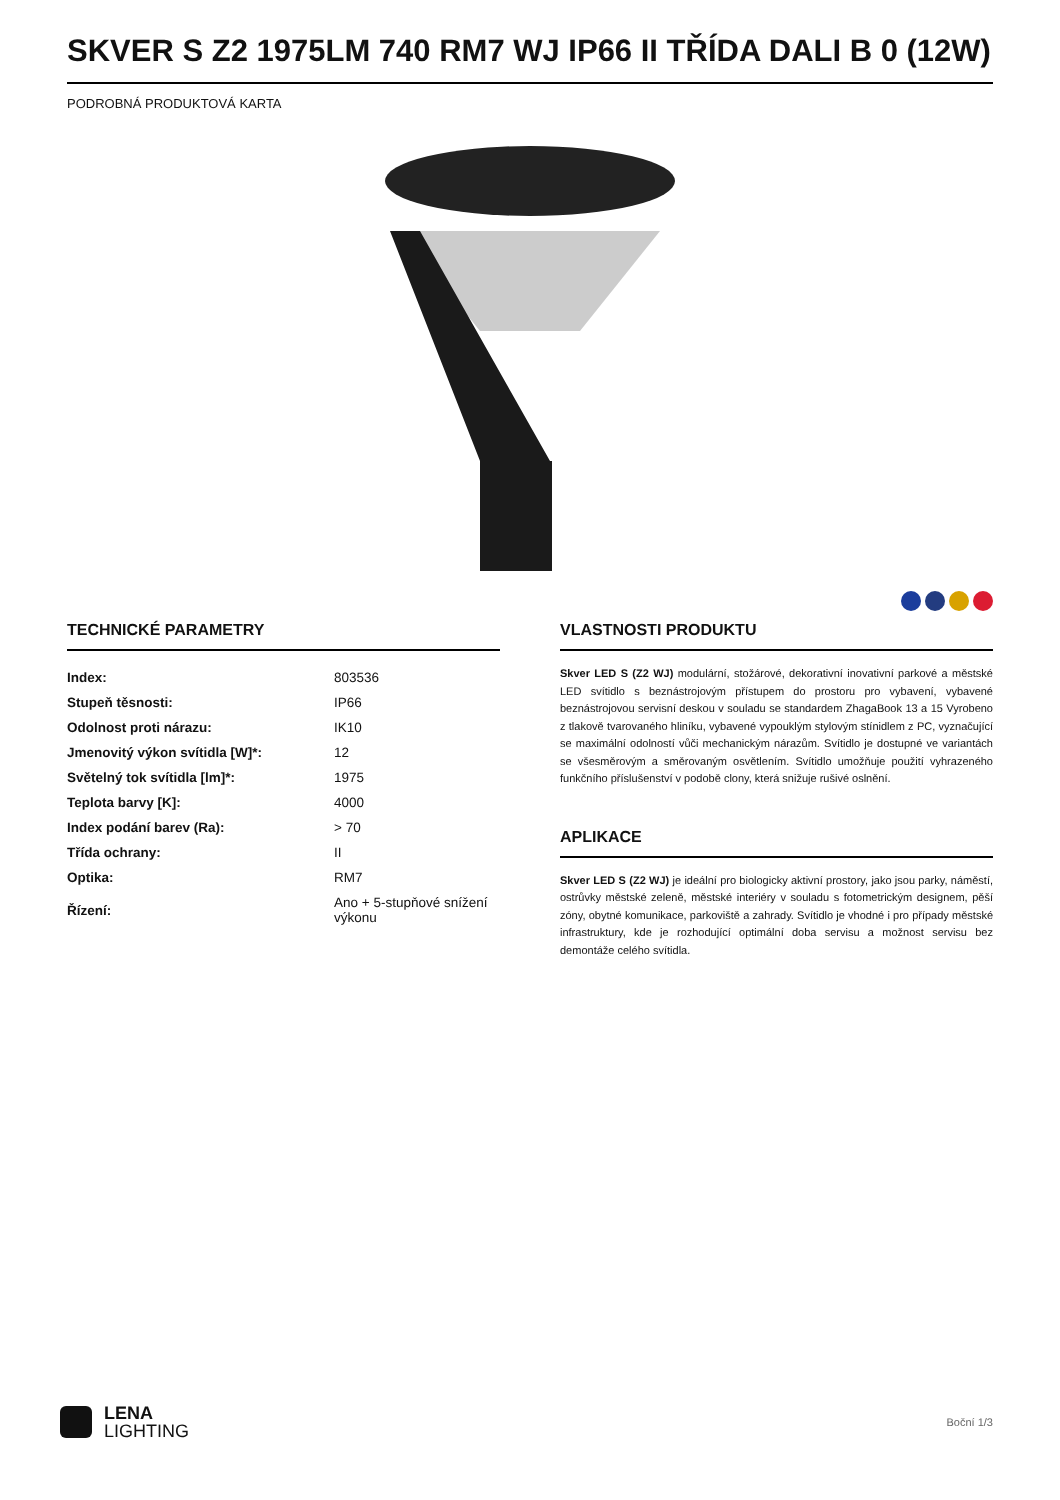SKVER S Z2 1975LM 740 RM7 WJ IP66 II TŘÍDA DALI B 0 (12W)
PODROBNÁ PRODUKTOVÁ KARTA
TECHNICKÉ PARAMETRY
| Index: | 803536 |
| Stupeň těsnosti: | IP66 |
| Odolnost proti nárazu: | IK10 |
| Jmenovitý výkon svítidla [W]*: | 12 |
| Světelný tok svítidla [lm]*: | 1975 |
| Teplota barvy [K]: | 4000 |
| Index podání barev (Ra): | > 70 |
| Třída ochrany: | II |
| Optika: | RM7 |
| Řízení: | Ano + 5-stupňové snížení výkonu |
VLASTNOSTI PRODUKTU
Skver LED S (Z2 WJ) modulární, stožárové, dekorativní inovativní parkové a městské LED svítidlo s beznástrojovým přístupem do prostoru pro vybavení, vybavené beznástrojovou servisní deskou v souladu se standardem ZhagaBook 13 a 15 Vyrobeno z tlakově tvarovaného hliníku, vybavené vypouklým stylovým stínidlem z PC, vyznačující se maximální odolností vůči mechanickým nárazům. Svítidlo je dostupné ve variantách se všesměrovým a směrovaným osvětlením. Svítidlo umožňuje použití vyhrazeného funkčního příslušenství v podobě clony, která snižuje rušivé oslnění.
APLIKACE
Skver LED S (Z2 WJ) je ideální pro biologicky aktivní prostory, jako jsou parky, náměstí, ostrůvky městské zeleně, městské interiéry v souladu s fotometrickým designem, pěší zóny, obytné komunikace, parkoviště a zahrady. Svítidlo je vhodné i pro případy městské infrastruktury, kde je rozhodující optimální doba servisu a možnost servisu bez demontáže celého svítidla.
LENA
LIGHTING
Boční 1/3